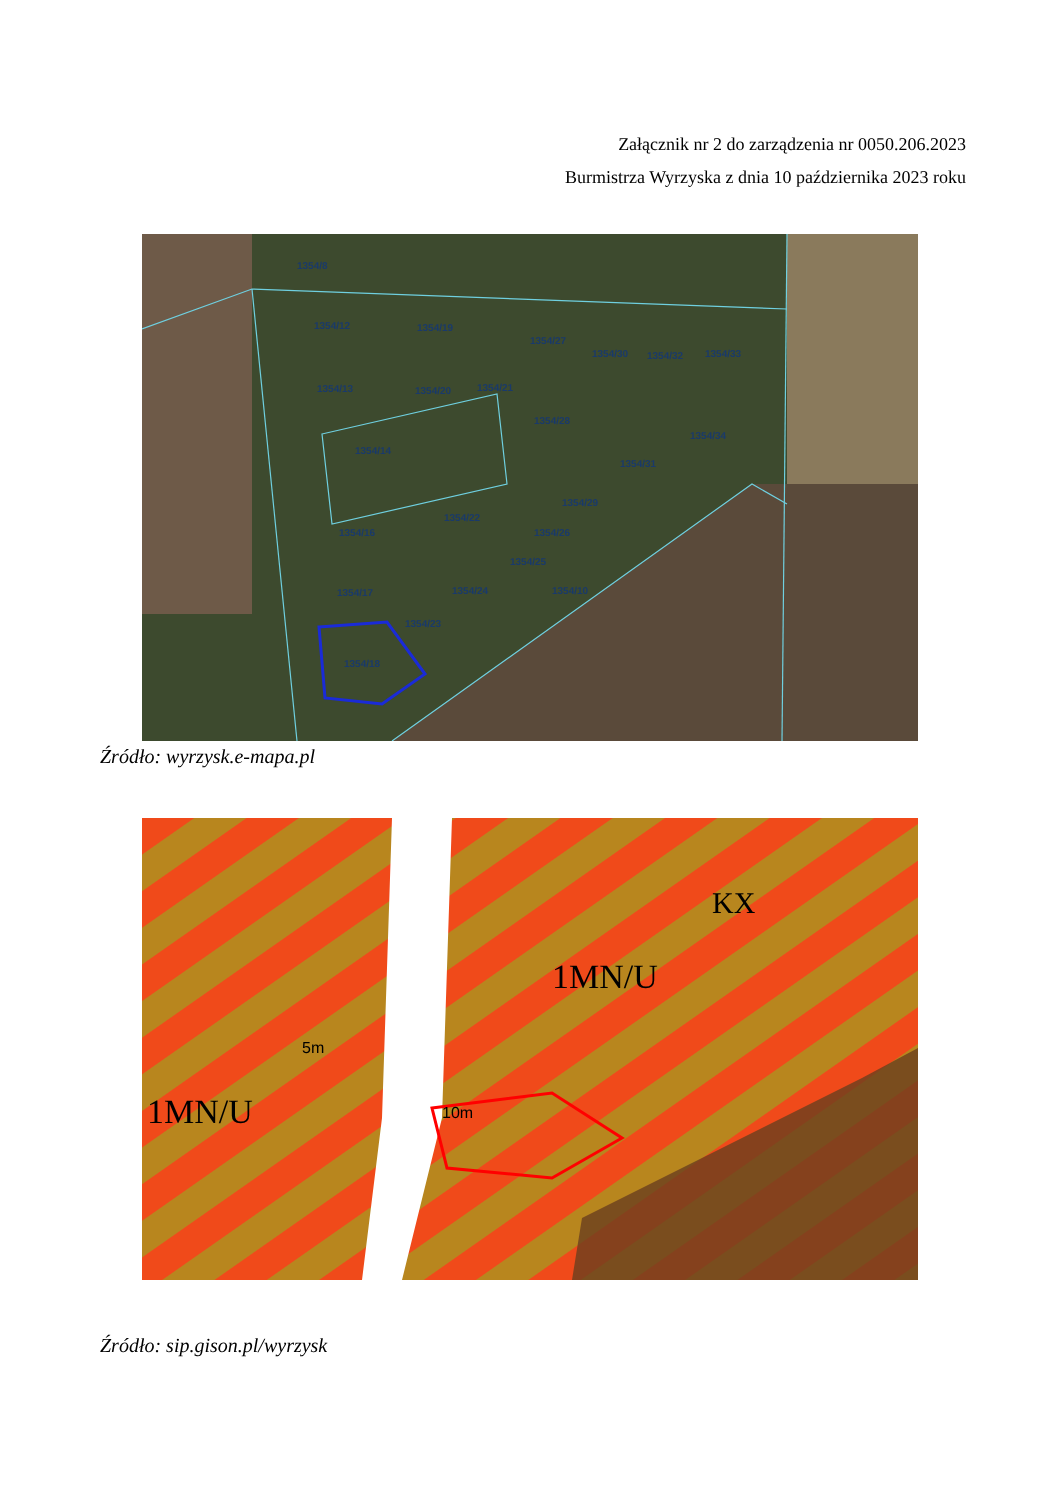Załącznik nr 2 do zarządzenia nr 0050.206.2023
Burmistrza Wyrzyska z dnia 10 października 2023 roku
1354/8
1354/12
1354/19
1354/27
1354/30
1354/32
1354/33
1354/13
1354/20
1354/21
1354/28
1354/34
1354/14
1354/31
1354/29
1354/22
1354/16
1354/26
1354/25
1354/24
1354/10
1354/17
1354/23
1354/18
Źródło: wyrzysk.e-mapa.pl
1MN/U
1MN/U
KX
10m
5m
Źródło: sip.gison.pl/wyrzysk